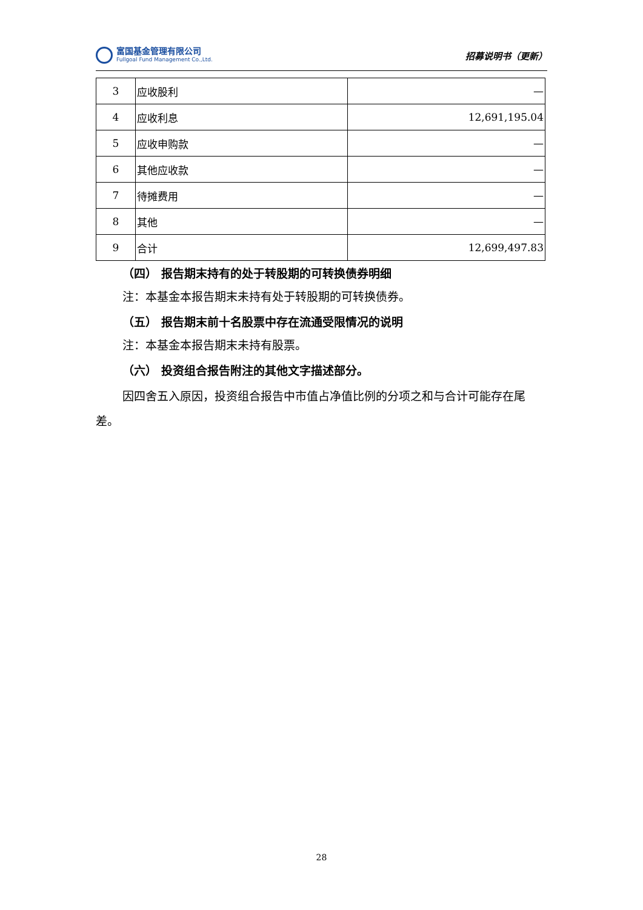富国基金管理有限公司
Fullgoal Fund Management Co.,Ltd.
招募说明书（更新）
| 3 | 应收股利 | — |
| 4 | 应收利息 | 12,691,195.04 |
| 5 | 应收申购款 | — |
| 6 | 其他应收款 | — |
| 7 | 待摊费用 | — |
| 8 | 其他 | — |
| 9 | 合计 | 12,699,497.83 |
（四） 报告期末持有的处于转股期的可转换债券明细
注：本基金本报告期末未持有处于转股期的可转换债券。
（五） 报告期末前十名股票中存在流通受限情况的说明
注：本基金本报告期末未持有股票。
（六） 投资组合报告附注的其他文字描述部分。
因四舍五入原因，投资组合报告中市值占净值比例的分项之和与合计可能存在尾差。
28